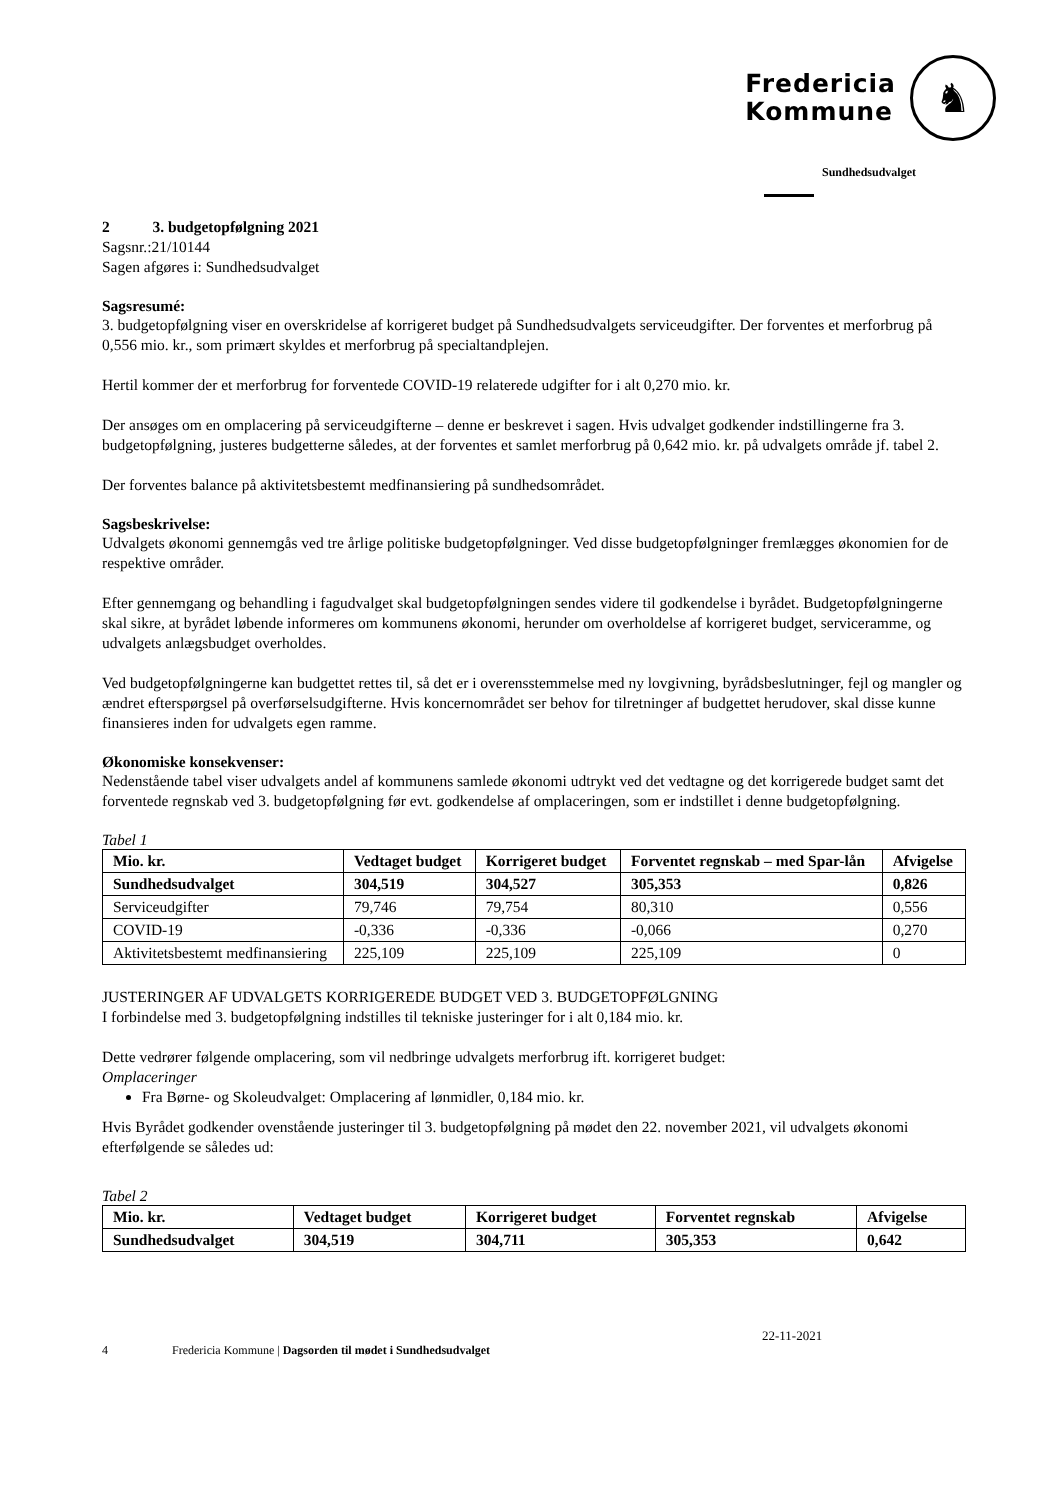Fredericia
Kommune
♞
Sundhedsudvalget
2 3. budgetopfølgning 2021
Sagsnr.:21/10144
Sagen afgøres i: Sundhedsudvalget
Sagsresumé:
3. budgetopfølgning viser en overskridelse af korrigeret budget på Sundhedsudvalgets serviceudgifter. Der forventes et merforbrug på 0,556 mio. kr., som primært skyldes et merforbrug på specialtandplejen.
Hertil kommer der et merforbrug for forventede COVID-19 relaterede udgifter for i alt 0,270 mio. kr.
Der ansøges om en omplacering på serviceudgifterne – denne er beskrevet i sagen. Hvis udvalget godkender indstillingerne fra 3. budgetopfølgning, justeres budgetterne således, at der forventes et samlet merforbrug på 0,642 mio. kr. på udvalgets område jf. tabel 2.
Der forventes balance på aktivitetsbestemt medfinansiering på sundhedsområdet.
Sagsbeskrivelse:
Udvalgets økonomi gennemgås ved tre årlige politiske budgetopfølgninger. Ved disse budgetopfølgninger fremlægges økonomien for de respektive områder.
Efter gennemgang og behandling i fagudvalget skal budgetopfølgningen sendes videre til godkendelse i byrådet. Budgetopfølgningerne skal sikre, at byrådet løbende informeres om kommunens økonomi, herunder om overholdelse af korrigeret budget, serviceramme, og udvalgets anlægsbudget overholdes.
Ved budgetopfølgningerne kan budgettet rettes til, så det er i overensstemmelse med ny lovgivning, byrådsbeslutninger, fejl og mangler og ændret efterspørgsel på overførselsudgifterne. Hvis koncernområdet ser behov for tilretninger af budgettet herudover, skal disse kunne finansieres inden for udvalgets egen ramme.
Økonomiske konsekvenser:
Nedenstående tabel viser udvalgets andel af kommunens samlede økonomi udtrykt ved det vedtagne og det korrigerede budget samt det forventede regnskab ved 3. budgetopfølgning før evt. godkendelse af omplaceringen, som er indstillet i denne budgetopfølgning.
Tabel 1
| Mio. kr. | Vedtaget budget | Korrigeret budget | Forventet regnskab – med Spar-lån | Afvigelse |
| --- | --- | --- | --- | --- |
| Sundhedsudvalget | 304,519 | 304,527 | 305,353 | 0,826 |
| Serviceudgifter | 79,746 | 79,754 | 80,310 | 0,556 |
| COVID-19 | -0,336 | -0,336 | -0,066 | 0,270 |
| Aktivitetsbestemt medfinansiering | 225,109 | 225,109 | 225,109 | 0 |
JUSTERINGER AF UDVALGETS KORRIGEREDE BUDGET VED 3. BUDGETOPFØLGNING
I forbindelse med 3. budgetopfølgning indstilles til tekniske justeringer for i alt 0,184 mio. kr.
Dette vedrører følgende omplacering, som vil nedbringe udvalgets merforbrug ift. korrigeret budget:
Omplaceringer
Fra Børne- og Skoleudvalget: Omplacering af lønmidler, 0,184 mio. kr.
Hvis Byrådet godkender ovenstående justeringer til 3. budgetopfølgning på mødet den 22. november 2021, vil udvalgets økonomi efterfølgende se således ud:
Tabel 2
| Mio. kr. | Vedtaget budget | Korrigeret budget | Forventet regnskab | Afvigelse |
| --- | --- | --- | --- | --- |
| Sundhedsudvalget | 304,519 | 304,711 | 305,353 | 0,642 |
4 Fredericia Kommune | Dagsorden til mødet i Sundhedsudvalget 22-11-2021